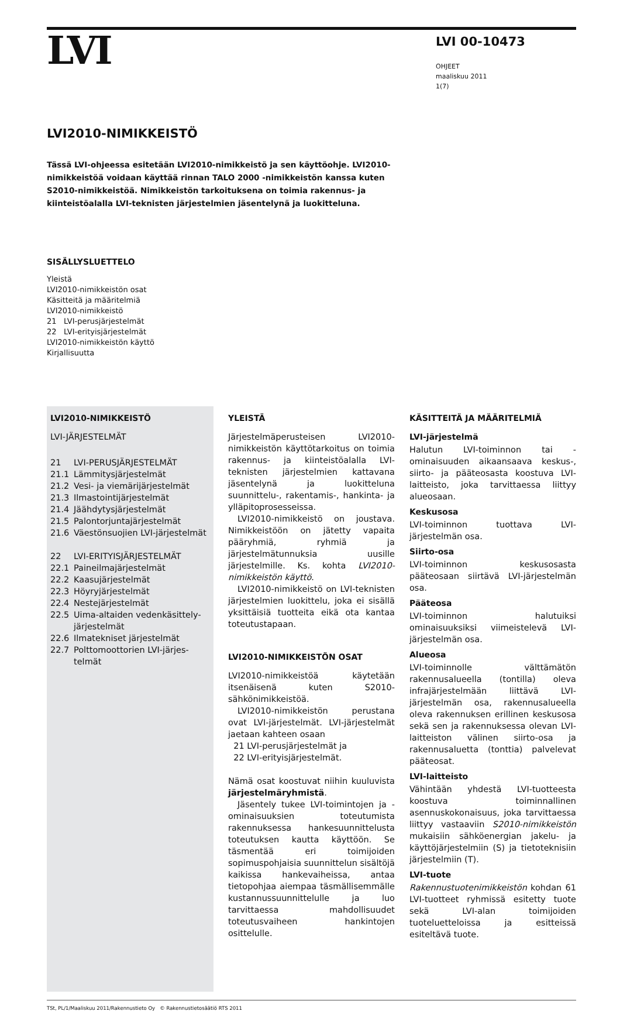LVI
LVI 00-10473
OHJEET
maaliskuu 2011
1(7)
LVI2010-NIMIKKEISTÖ
Tässä LVI-ohjeessa esitetään LVI2010-nimikkeistö ja sen käyttöohje. LVI2010-nimikkeistöä voidaan käyttää rinnan TALO 2000 -nimikkeistön kanssa kuten S2010-nimikkeistöä. Nimikkeistön tarkoituksena on toimia rakennus- ja kiinteistöalalla LVI-teknisten järjestelmien jäsentelynä ja luokitteluna.
SISÄLLYSLUETTELO
Yleistä
LVI2010-nimikkeistön osat
Käsitteitä ja määritelmiä
LVI2010-nimikkeistö
21 LVI-perusjärjestelmät
22 LVI-erityisjärjestelmät
LVI2010-nimikkeistön käyttö
Kirjallisuutta
LVI2010-NIMIKKEISTÖ
LVI-JÄRJESTELMÄT
21 LVI-PERUSJÄRJESTELMÄT
21.1 Lämmitysjärjestelmät
21.2 Vesi- ja viemärijärjestelmät
21.3 Ilmastointijärjestelmät
21.4 Jäähdytysjärjestelmät
21.5 Palontorjuntajärjestelmät
21.6 Väestönsuojien LVI-järjestelmät
22 LVI-ERITYISJÄRJESTELMÄT
22.1 Paineilmajärjestelmät
22.2 Kaasujärjestelmät
22.3 Höyryjärjestelmät
22.4 Nestejärjestelmät
22.5 Uima-altaiden vedenkäsittely-järjestelmät
22.6 Ilmatekniset järjestelmät
22.7 Polttomoottorien LVI-järjes-telmät
YLEISTÄ
Järjestelmäperusteisen LVI2010-nimikkeistön käyttötarkoitus on toimia rakennus- ja kiinteistöalalla LVI-teknisten järjestelmien kattavana jäsentelynä ja luokitteluna suunnittelu-, rakentamis-, hankinta- ja ylläpitoprosesseissa.
LVI2010-nimikkeistö on joustava. Nimikkeistöön on jätetty vapaita pääryhmiä, ryhmiä ja järjestelmätunnuksia uusille järjestelmille. Ks. kohta LVI2010-nimikkeistön käyttö.
LVI2010-nimikkeistö on LVI-teknisten järjestelmien luokittelu, joka ei sisällä yksittäisiä tuotteita eikä ota kantaa toteutustapaan.
LVI2010-NIMIKKEISTÖN OSAT
LVI2010-nimikkeistöä käytetään itsenäisenä kuten S2010-sähkönimikkeistöä.
LVI2010-nimikkeistön perustana ovat LVI-järjestelmät. LVI-järjestelmät jaetaan kahteen osaan
21 LVI-perusjärjestelmät ja
22 LVI-erityisjärjestelmät.
Nämä osat koostuvat niihin kuuluvista järjestelmäryhmistä.
Jäsentely tukee LVI-toimintojen ja -ominaisuuksien toteutumista rakennuksessa hankesuunnittelusta toteutuksen kautta käyttöön. Se täsmentää eri toimijoiden sopimuspohjaisia suunnittelun sisältöjä kaikissa hankevaiheissa, antaa tietopohjaa aiempaa täsmällisemmälle kustannussuunnittelulle ja luo tarvittaessa mahdollisuudet toteutusvaiheen hankintojen osittelulle.
KÄSITTEITÄ JA MÄÄRITELMIÄ
LVI-järjestelmä
Halutun LVI-toiminnon tai -ominaisuuden aikaansaava keskus-, siirto- ja pääteosasta koostuva LVI-laitteisto, joka tarvittaessa liittyy alueosaan.
Keskusosa
LVI-toiminnon tuottava LVI-järjestelmän osa.
Siirto-osa
LVI-toiminnon keskusosasta pääteosaan siirtävä LVI-järjestelmän osa.
Pääteosa
LVI-toiminnon halutuiksi ominaisuuksiksi viimeistelevä LVI-järjestelmän osa.
Alueosa
LVI-toiminnolle välttämätön rakennusalueella (tontilla) oleva infrajärjestelmään liittävä LVI-järjestelmän osa, rakennusalueella oleva rakennuksen erillinen keskusosa sekä sen ja rakennuksessa olevan LVI-laitteiston välinen siirto-osa ja rakennusaluetta (tonttia) palvelevat pääteosat.
LVI-laitteisto
Vähintään yhdestä LVI-tuotteesta koostuva toiminnallinen asennuskokonaisuus, joka tarvittaessa liittyy vastaaviin S2010-nimikkeistön mukaisiin sähköenergian jakelu- ja käyttöjärjestelmiin (S) ja tietoteknisiin järjestelmiin (T).
LVI-tuote
Rakennustuotenimikkeistön kohdan 61 LVI-tuotteet ryhmissä esitetty tuote sekä LVI-alan toimijoiden tuoteluetteloissa ja esitteissä esiteltävä tuote.
TSt, PL/1/Maaliskuu 2011/Rakennustieto Oy © Rakennustietosäätiö RTS 2011